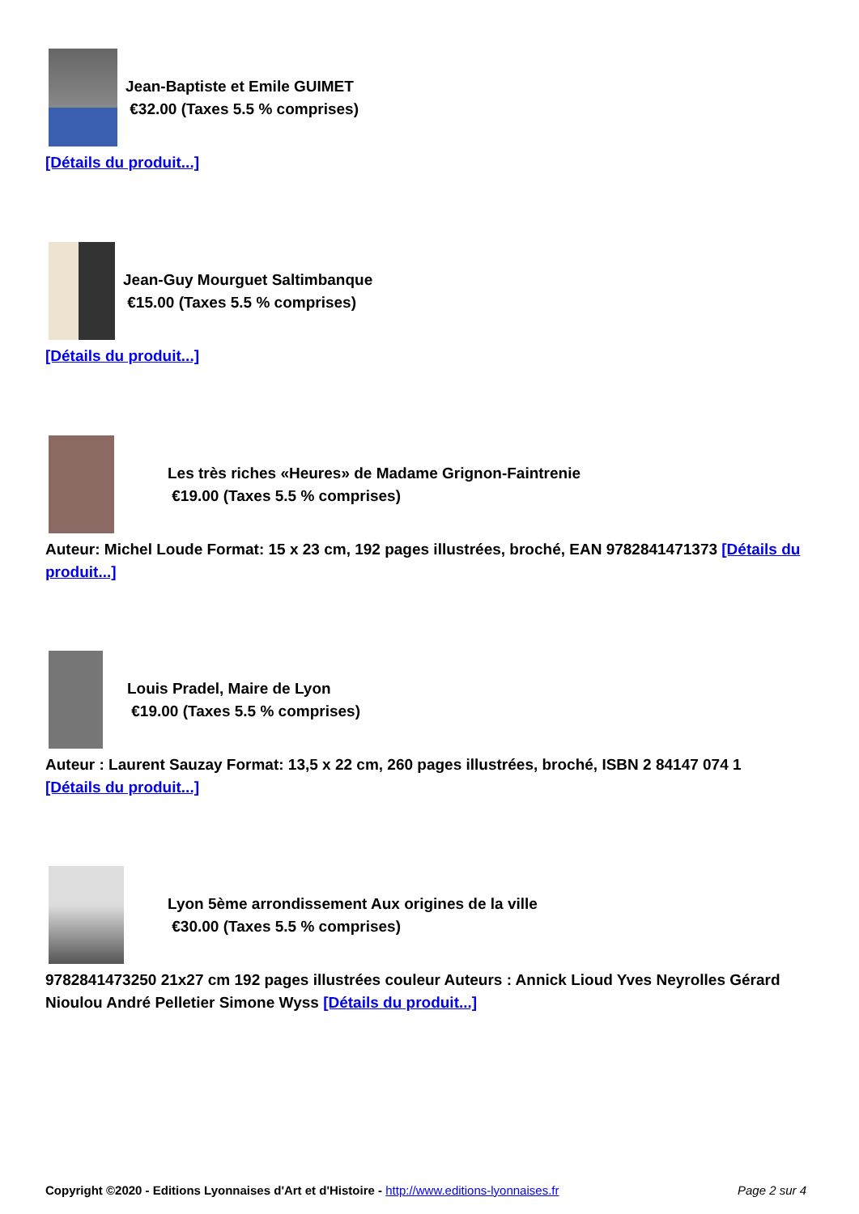Jean-Baptiste et Emile GUIMET
€32.00 (Taxes 5.5 % comprises)
[Détails du produit...]
Jean-Guy Mourguet Saltimbanque
€15.00 (Taxes 5.5 % comprises)
[Détails du produit...]
Les très riches «Heures» de Madame Grignon-Faintrenie
€19.00 (Taxes 5.5 % comprises)
Auteur: Michel Loude Format: 15 x 23 cm, 192 pages illustrées, broché, EAN 9782841471373 [Détails du produit...]
Louis Pradel, Maire de Lyon
€19.00 (Taxes 5.5 % comprises)
Auteur : Laurent Sauzay Format: 13,5 x 22 cm, 260 pages illustrées, broché, ISBN 2 84147 074 1
[Détails du produit...]
Lyon 5ème arrondissement Aux origines de la ville
€30.00 (Taxes 5.5 % comprises)
9782841473250 21x27 cm 192 pages illustrées couleur Auteurs : Annick Lioud Yves Neyrolles Gérard Nioulou André Pelletier Simone Wyss [Détails du produit...]
Copyright ©2020 - Editions Lyonnaises d'Art et d'Histoire - http://www.editions-lyonnaises.fr Page 2 sur 4